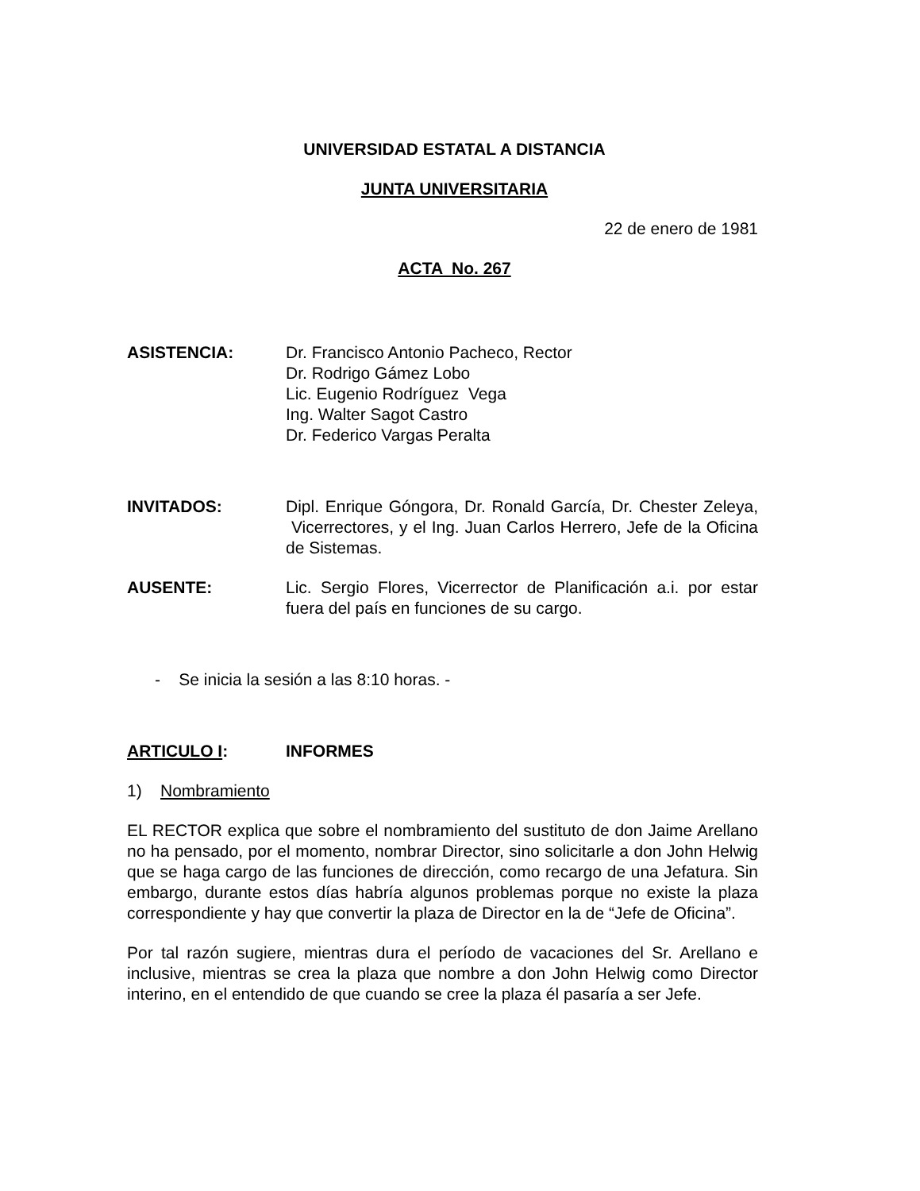UNIVERSIDAD ESTATAL A DISTANCIA
JUNTA UNIVERSITARIA
22 de enero de 1981
ACTA No. 267
ASISTENCIA: Dr. Francisco Antonio Pacheco, Rector
Dr. Rodrigo Gámez Lobo
Lic. Eugenio Rodríguez Vega
Ing. Walter Sagot Castro
Dr. Federico Vargas Peralta
INVITADOS: Dipl. Enrique Góngora, Dr. Ronald García, Dr. Chester Zeleya, Vicerrectores, y el Ing. Juan Carlos Herrero, Jefe de la Oficina de Sistemas.
AUSENTE: Lic. Sergio Flores, Vicerrector de Planificación a.i. por estar fuera del país en funciones de su cargo.
- Se inicia la sesión a las 8:10 horas. -
ARTICULO I: INFORMES
1) Nombramiento
EL RECTOR explica que sobre el nombramiento del sustituto de don Jaime Arellano no ha pensado, por el momento, nombrar Director, sino solicitarle a don John Helwig que se haga cargo de las funciones de dirección, como recargo de una Jefatura. Sin embargo, durante estos días habría algunos problemas porque no existe la plaza correspondiente y hay que convertir la plaza de Director en la de “Jefe de Oficina”.
Por tal razón sugiere, mientras dura el período de vacaciones del Sr. Arellano e inclusive, mientras se crea la plaza que nombre a don John Helwig como Director interino, en el entendido de que cuando se cree la plaza él pasaría a ser Jefe.